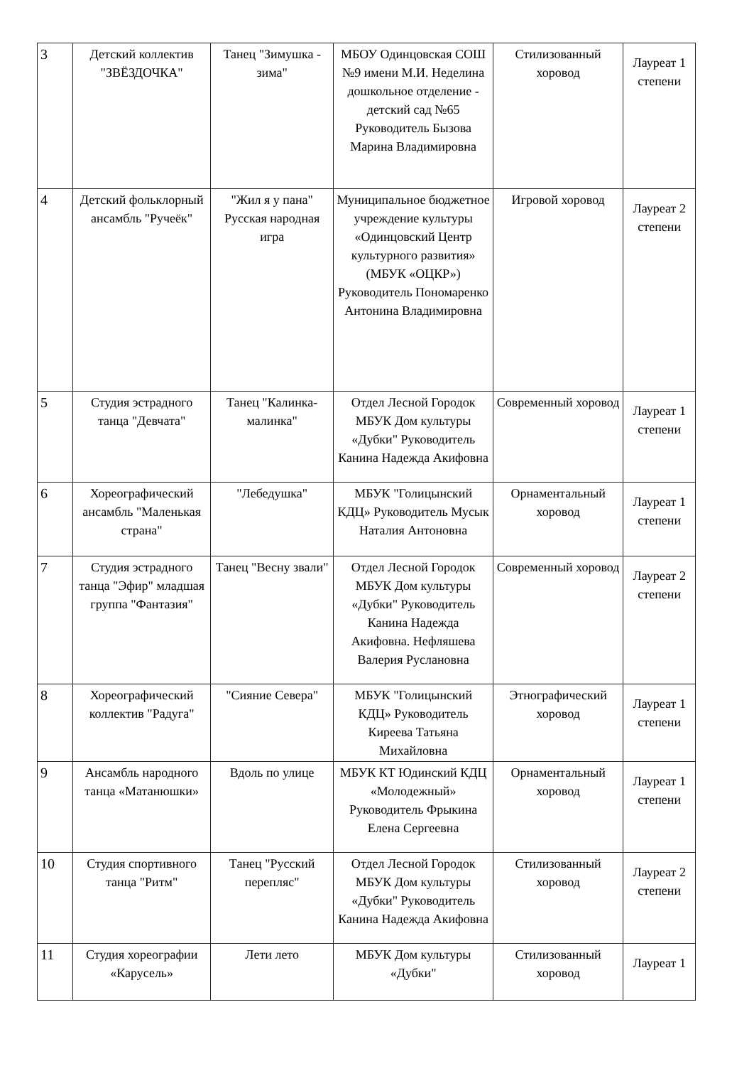| 3 | Детский коллектив "ЗВЁЗДОЧКА" | Танец "Зимушка - зима" | МБОУ Одинцовская СОШ №9 имени М.И. Неделина дошкольное отделение - детский сад №65 Руководитель Бызова Марина Владимировна | Стилизованный хоровод | Лауреат 1 степени |
| 4 | Детский фольклорный ансамбль "Ручеёк" | "Жил я у пана" Русская народная игра | Муниципальное бюджетное учреждение культуры «Одинцовский Центр культурного развития» (МБУК «ОЦКР») Руководитель Пономаренко Антонина Владимировна | Игровой хоровод | Лауреат 2 степени |
| 5 | Студия эстрадного танца "Девчата" | Танец "Калинка-малинка" | Отдел Лесной Городок МБУК Дом культуры «Дубки" Руководитель Канина Надежда Акифовна | Современный хоровод | Лауреат 1 степени |
| 6 | Хореографический ансамбль "Маленькая страна" | "Лебедушка" | МБУК "Голицынский КДЦ» Руководитель Мусык Наталия Антоновна | Орнаментальный хоровод | Лауреат 1 степени |
| 7 | Студия эстрадного танца "Эфир" младшая группа "Фантазия" | Танец "Весну звали" | Отдел Лесной Городок МБУК Дом культуры «Дубки" Руководитель Канина Надежда Акифовна. Нефляшева Валерия Руслановна | Современный хоровод | Лауреат 2 степени |
| 8 | Хореографический коллектив "Радуга" | "Сияние Севера" | МБУК "Голицынский КДЦ» Руководитель Киреева Татьяна Михайловна | Этнографический хоровод | Лауреат 1 степени |
| 9 | Ансамбль народного танца «Матанюшки» | Вдоль по улице | МБУК КТ Юдинский КДЦ «Молодежный» Руководитель Фрыкина Елена Сергеевна | Орнаментальный хоровод | Лауреат 1 степени |
| 10 | Студия спортивного танца "Ритм" | Танец "Русский перепляс" | Отдел Лесной Городок МБУК Дом культуры «Дубки" Руководитель Канина Надежда Акифовна | Стилизованный хоровод | Лауреат 2 степени |
| 11 | Студия хореографии «Карусель» | Лети лето | МБУК Дом культуры «Дубки" | Стилизованный хоровод | Лауреат 1 |